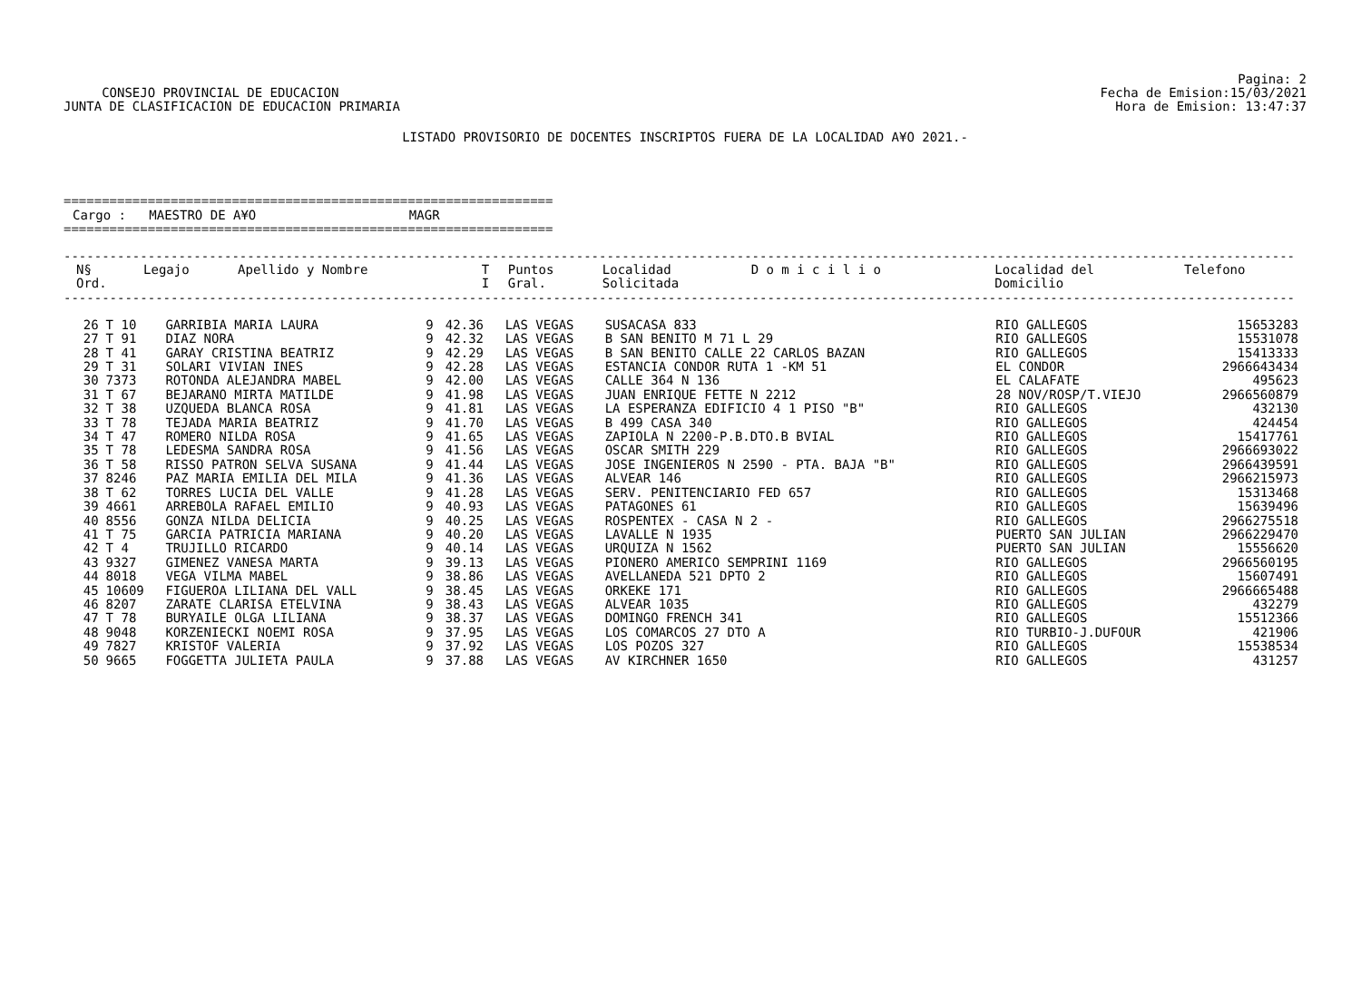CONSEJO PROVINCIAL DE EDUCACION
JUNTA DE CLASIFICACION DE EDUCACION PRIMARIA
Pagina: 2
Fecha de Emision:15/03/2021
Hora de Emision: 13:47:37
LISTADO PROVISORIO DE DOCENTES INSCRIPTOS FUERA DE LA LOCALIDAD A¥O 2021.-
===========================================================================
Cargo : MAESTRO DE A¥O MAGR
===========================================================================
------------------------------------------------------------------------------------------------------------------------------------------------------------------------------------------------------------
| N§ Ord. | Legajo | Apellido y Nombre | T I | Puntos Gral. | Localidad Solicitada | D o m i c i l i o | Localidad del Domicilio | Telefono |
| --- | --- | --- | --- | --- | --- | --- | --- | --- |
------------------------------------------------------------------------------------------------------------------------------------------------------------------------------------------------------------
| 26 | T 10 | GARRIBIA MARIA LAURA | 9 | 42.36 | LAS VEGAS | SUSACASA 833 | RIO GALLEGOS | 15653283 |
| 27 | T 91 | DIAZ NORA | 9 | 42.32 | LAS VEGAS | B SAN BENITO M 71 L 29 | RIO GALLEGOS | 15531078 |
| 28 | T 41 | GARAY CRISTINA BEATRIZ | 9 | 42.29 | LAS VEGAS | B SAN BENITO CALLE 22 CARLOS BAZAN | RIO GALLEGOS | 15413333 |
| 29 | T 31 | SOLARI VIVIAN INES | 9 | 42.28 | LAS VEGAS | ESTANCIA CONDOR RUTA 1 -KM 51 | EL CONDOR | 2966643434 |
| 30 | 7373 | ROTONDA ALEJANDRA MABEL | 9 | 42.00 | LAS VEGAS | CALLE 364 N 136 | EL CALAFATE | 495623 |
| 31 | T 67 | BEJARANO MIRTA MATILDE | 9 | 41.98 | LAS VEGAS | JUAN ENRIQUE FETTE N 2212 | 28 NOV/ROSP/T.VIEJO | 2966560879 |
| 32 | T 38 | UZQUEDA BLANCA ROSA | 9 | 41.81 | LAS VEGAS | LA ESPERANZA EDIFICIO 4 1 PISO "B" | RIO GALLEGOS | 432130 |
| 33 | T 78 | TEJADA MARIA BEATRIZ | 9 | 41.70 | LAS VEGAS | B 499 CASA 340 | RIO GALLEGOS | 424454 |
| 34 | T 47 | ROMERO NILDA ROSA | 9 | 41.65 | LAS VEGAS | ZAPIOLA N 2200-P.B.DTO.B BVIAL | RIO GALLEGOS | 15417761 |
| 35 | T 78 | LEDESMA SANDRA ROSA | 9 | 41.56 | LAS VEGAS | OSCAR SMITH 229 | RIO GALLEGOS | 2966693022 |
| 36 | T 58 | RISSO PATRON SELVA SUSANA | 9 | 41.44 | LAS VEGAS | JOSE INGENIEROS N 2590 - PTA. BAJA "B" | RIO GALLEGOS | 2966439591 |
| 37 | 8246 | PAZ MARIA EMILIA DEL MILA | 9 | 41.36 | LAS VEGAS | ALVEAR 146 | RIO GALLEGOS | 2966215973 |
| 38 | T 62 | TORRES LUCIA DEL VALLE | 9 | 41.28 | LAS VEGAS | SERV. PENITENCIARIO FED 657 | RIO GALLEGOS | 15313468 |
| 39 | 4661 | ARREBOLA RAFAEL EMILIO | 9 | 40.93 | LAS VEGAS | PATAGONES 61 | RIO GALLEGOS | 15639496 |
| 40 | 8556 | GONZA NILDA DELICIA | 9 | 40.25 | LAS VEGAS | ROSPENTEX - CASA N 2 - | RIO GALLEGOS | 2966275518 |
| 41 | T 75 | GARCIA PATRICIA MARIANA | 9 | 40.20 | LAS VEGAS | LAVALLE N 1935 | PUERTO SAN JULIAN | 2966229470 |
| 42 | T 4 | TRUJILLO RICARDO | 9 | 40.14 | LAS VEGAS | URQUIZA N 1562 | PUERTO SAN JULIAN | 15556620 |
| 43 | 9327 | GIMENEZ VANESA MARTA | 9 | 39.13 | LAS VEGAS | PIONERO AMERICO SEMPRINI 1169 | RIO GALLEGOS | 2966560195 |
| 44 | 8018 | VEGA VILMA MABEL | 9 | 38.86 | LAS VEGAS | AVELLANEDA 521 DPTO 2 | RIO GALLEGOS | 15607491 |
| 45 | 10609 | FIGUEROA LILIANA DEL VALL | 9 | 38.45 | LAS VEGAS | ORKEKE 171 | RIO GALLEGOS | 2966665488 |
| 46 | 8207 | ZARATE CLARISA ETELVINA | 9 | 38.43 | LAS VEGAS | ALVEAR 1035 | RIO GALLEGOS | 432279 |
| 47 | T 78 | BURYAILE OLGA LILIANA | 9 | 38.37 | LAS VEGAS | DOMINGO FRENCH 341 | RIO GALLEGOS | 15512366 |
| 48 | 9048 | KORZENIECKI NOEMI ROSA | 9 | 37.95 | LAS VEGAS | LOS COMARCOS 27 DTO A | RIO TURBIO-J.DUFOUR | 421906 |
| 49 | 7827 | KRISTOF VALERIA | 9 | 37.92 | LAS VEGAS | LOS POZOS 327 | RIO GALLEGOS | 15538534 |
| 50 | 9665 | FOGGETTA JULIETA PAULA | 9 | 37.88 | LAS VEGAS | AV KIRCHNER 1650 | RIO GALLEGOS | 431257 |